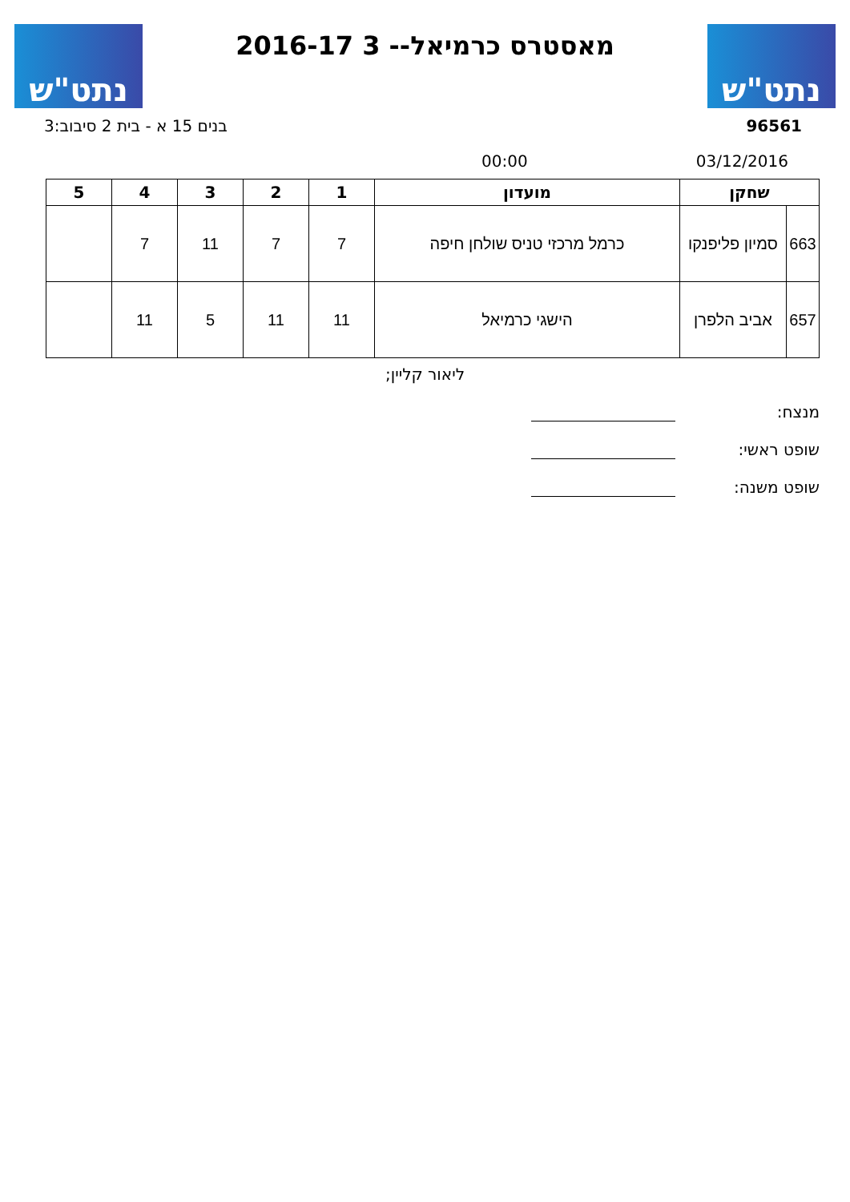נתט"ש
מאסטרס כרמיאל-- 3 2016-17
נתט"ש
96561 בנים 15 א - בית 2 סיבוב:3
03/12/2016 00:00
| שחקן | | מועדון | 1 | 2 | 3 | 4 | 5 |
| --- | --- | --- | --- | --- | --- | --- | --- |
| 663 | סמיון פליפנקו | כרמל מרכזי טניס שולחן חיפה | 7 | 7 | 11 | 7 | |
| 657 | אביב הלפרן | הישגי כרמיאל | 11 | 11 | 5 | 11 | |
ליאור קליין;
מנצח:
שופט ראשי:
שופט משנה: